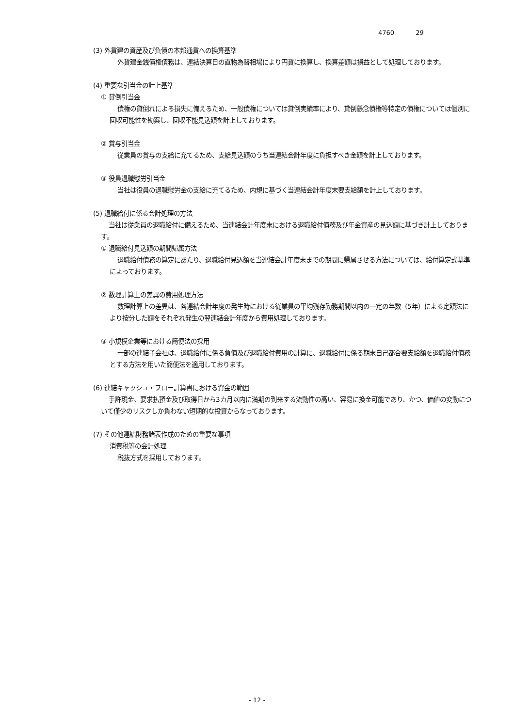4760 29
(3) 外貨建の資産及び負債の本邦通貨への換算基準
外貨建金銭債権債務は、連結決算日の直物為替相場により円貨に換算し、換算差額は損益として処理しております。
(4) 重要な引当金の計上基準
① 貸倒引当金
債権の貸倒れによる損失に備えるため、一般債権については貸倒実績率により、貸倒懸念債権等特定の債権については個別に回収可能性を勘案し、回収不能見込額を計上しております。
② 賞与引当金
従業員の賞与の支給に充てるため、支給見込額のうち当連結会計年度に負担すべき金額を計上しております。
③ 役員退職慰労引当金
当社は役員の退職慰労金の支給に充てるため、内規に基づく当連結会計年度末要支給額を計上しております。
(5) 退職給付に係る会計処理の方法
当社は従業員の退職給付に備えるため、当連結会計年度末における退職給付債務及び年金資産の見込額に基づき計上しております。
① 退職給付見込額の期間帰属方法
退職給付債務の算定にあたり、退職給付見込額を当連結会計年度末までの期間に帰属させる方法については、給付算定式基準によっております。
② 数理計算上の差異の費用処理方法
数理計算上の差異は、各連結会計年度の発生時における従業員の平均残存勤務期間以内の一定の年数（5年）による定額法により按分した額をそれぞれ発生の翌連結会計年度から費用処理しております。
③ 小規模企業等における簡便法の採用
一部の連結子会社は、退職給付に係る負債及び退職給付費用の計算に、退職給付に係る期末自己都合要支給額を退職給付債務とする方法を用いた簡便法を適用しております。
(6) 連結キャッシュ・フロー計算書における資金の範囲
手許現金、要求払預金及び取得日から3カ月以内に満期の到来する流動性の高い、容易に換金可能であり、かつ、価値の変動について僅少のリスクしか負わない短期的な投資からなっております。
(7) その他連結財務諸表作成のための重要な事項
消費税等の会計処理
税抜方式を採用しております。
- 12 -